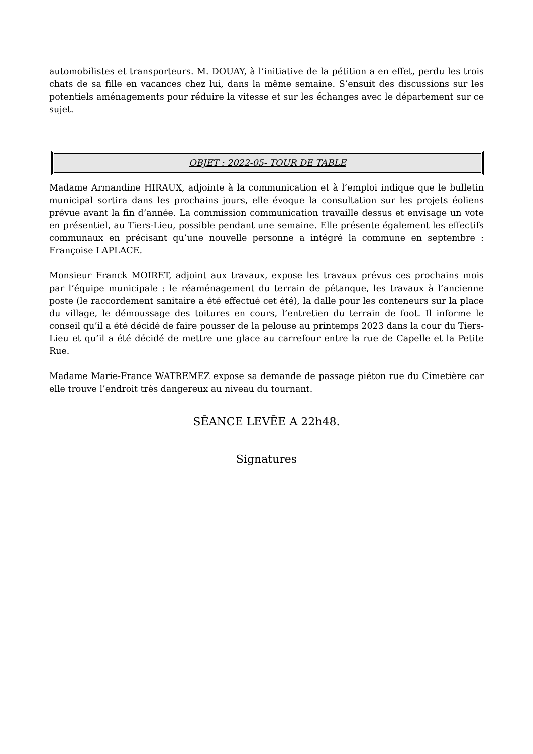automobilistes et transporteurs. M. DOUAY, à l’initiative de la pétition a en effet, perdu les trois chats de sa fille en vacances chez lui, dans la même semaine. S’ensuit des discussions sur les potentiels aménagements pour réduire la vitesse et sur les échanges avec le département sur ce sujet.
OBJET : 2022-05- TOUR DE TABLE
Madame Armandine HIRAUX, adjointe à la communication et à l’emploi indique que le bulletin municipal sortira dans les prochains jours, elle évoque la consultation sur les projets éoliens prévue avant la fin d’année. La commission communication travaille dessus et envisage un vote en présentiel, au Tiers-Lieu, possible pendant une semaine. Elle présente également les effectifs communaux en précisant qu’une nouvelle personne a intégré la commune en septembre : Françoise LAPLACE.
Monsieur Franck MOIRET, adjoint aux travaux, expose les travaux prévus ces prochains mois par l’équipe municipale : le réaménagement du terrain de pétanque, les travaux à l’ancienne poste (le raccordement sanitaire a été effectué cet été), la dalle pour les conteneurs sur la place du village, le démoussage des toitures en cours, l’entretien du terrain de foot. Il informe le conseil qu’il a été décidé de faire pousser de la pelouse au printemps 2023 dans la cour du Tiers-Lieu et qu’il a été décidé de mettre une glace au carrefour entre la rue de Capelle et la Petite Rue.
Madame Marie-France WATREMEZ expose sa demande de passage piéton rue du Cimetière car elle trouve l’endroit très dangereux au niveau du tournant.
SĒANCE LEVĒE A 22h48.
Signatures